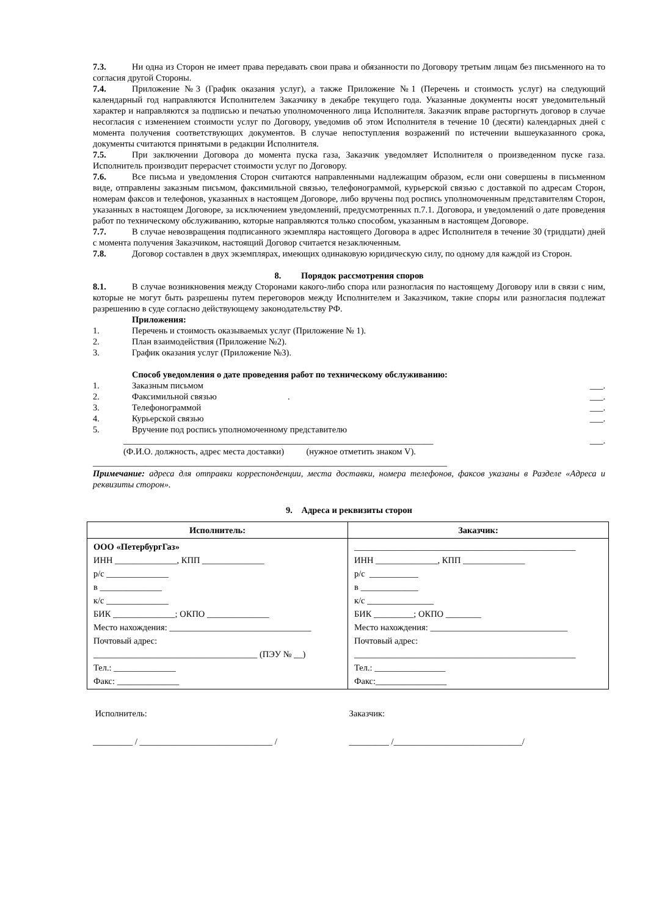7.3. Ни одна из Сторон не имеет права передавать свои права и обязанности по Договору третьим лицам без письменного на то согласия другой Стороны.
7.4. Приложение №3 (График оказания услуг), а также Приложение №1 (Перечень и стоимость услуг) на следующий календарный год направляются Исполнителем Заказчику в декабре текущего года. Указанные документы носят уведомительный характер и направляются за подписью и печатью уполномоченного лица Исполнителя. Заказчик вправе расторгнуть договор в случае несогласия с изменением стоимости услуг по Договору, уведомив об этом Исполнителя в течение 10 (десяти) календарных дней с момента получения соответствующих документов. В случае непоступления возражений по истечении вышеуказанного срока, документы считаются принятыми в редакции Исполнителя.
7.5. При заключении Договора до момента пуска газа, Заказчик уведомляет Исполнителя о произведенном пуске газа. Исполнитель производит перерасчет стоимости услуг по Договору.
7.6. Все письма и уведомления Сторон считаются направленными надлежащим образом, если они совершены в письменном виде, отправлены заказным письмом, факсимильной связью, телефонограммой, курьерской связью с доставкой по адресам Сторон, номерам факсов и телефонов, указанных в настоящем Договоре, либо вручены под роспись уполномоченным представителям Сторон, указанных в настоящем Договоре, за исключением уведомлений, предусмотренных п.7.1. Договора, и уведомлений о дате проведения работ по техническому обслуживанию, которые направляются только способом, указанным в настоящем Договоре.
7.7. В случае невозвращения подписанного экземпляра настоящего Договора в адрес Исполнителя в течение 30 (тридцати) дней с момента получения Заказчиком, настоящий Договор считается незаключенным.
7.8. Договор составлен в двух экземплярах, имеющих одинаковую юридическую силу, по одному для каждой из Сторон.
8. Порядок рассмотрения споров
8.1. В случае возникновения между Сторонами какого-либо спора или разногласия по настоящему Договору или в связи с ним, которые не могут быть разрешены путем переговоров между Исполнителем и Заказчиком, такие споры или разногласия подлежат разрешению в суде согласно действующему законодательству РФ.
Приложения:
1. Перечень и стоимость оказываемых услуг (Приложение № 1).
2. План взаимодействия (Приложение №2).
3. График оказания услуг (Приложение №3).
Способ уведомления о дате проведения работ по техническому обслуживанию:
1. Заказным письмом ___.
2. Факсимильной связью . ___.
3. Телефонограммой ___.
4. Курьерской связью ___.
5. Вручение под роспись уполномоченному представителю
______________________________________________________________________ ___.
(Ф.И.О. должность, адрес места доставки) (нужное отметить знаком V).
________________________________________________________________________________
Примечание: адреса для отправки корреспонденции, места доставки, номера телефонов, факсов указаны в Разделе «Адреса и реквизиты сторон».
9. Адреса и реквизиты сторон
| Исполнитель: | Заказчик: |
| --- | --- |
| ООО «ПетербургГаз» ИНН ______________, КПП ______________ р/с ______________ в ______________ к/с ______________ БИК ______________; ОКПО ______________ Место нахождения: ________________________________ Почтовый адрес: _____________________________________ (ПЭУ № __) Тел.: ______________ Факс: ______________ | __________________________________________________ ИНН ______________, КПП ______________ р/с ___________ в _____________ к/с _______________ БИК _________; ОКПО ________ Место нахождения: _______________________________ Почтовый адрес: __________________________________________________ Тел.: ________________ Факс:________________ |
Исполнитель: Заказчик:
_________ / ______________________________ / _________ /_____________________________/